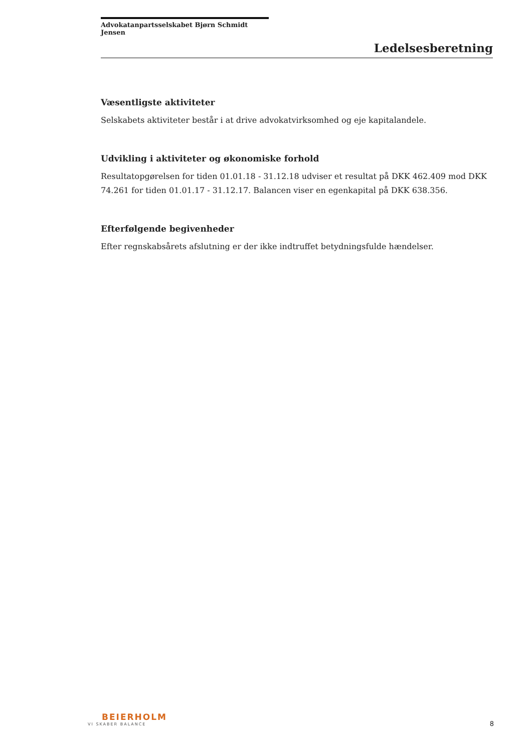Advokatanpartsselskabet Bjørn Schmidt Jensen
Ledelsesberetning
Væsentligste aktiviteter
Selskabets aktiviteter består i at drive advokatvirksomhed og eje kapitalandele.
Udvikling i aktiviteter og økonomiske forhold
Resultatopgørelsen for tiden 01.01.18 - 31.12.18 udviser et resultat på DKK 462.409 mod DKK 74.261 for tiden 01.01.17 - 31.12.17. Balancen viser en egenkapital på DKK 638.356.
Efterfølgende begivenheder
Efter regnskabsårets afslutning er der ikke indtruffet betydningsfulde hændelser.
BEIERHOLM
VI SKABER BALANCE
8